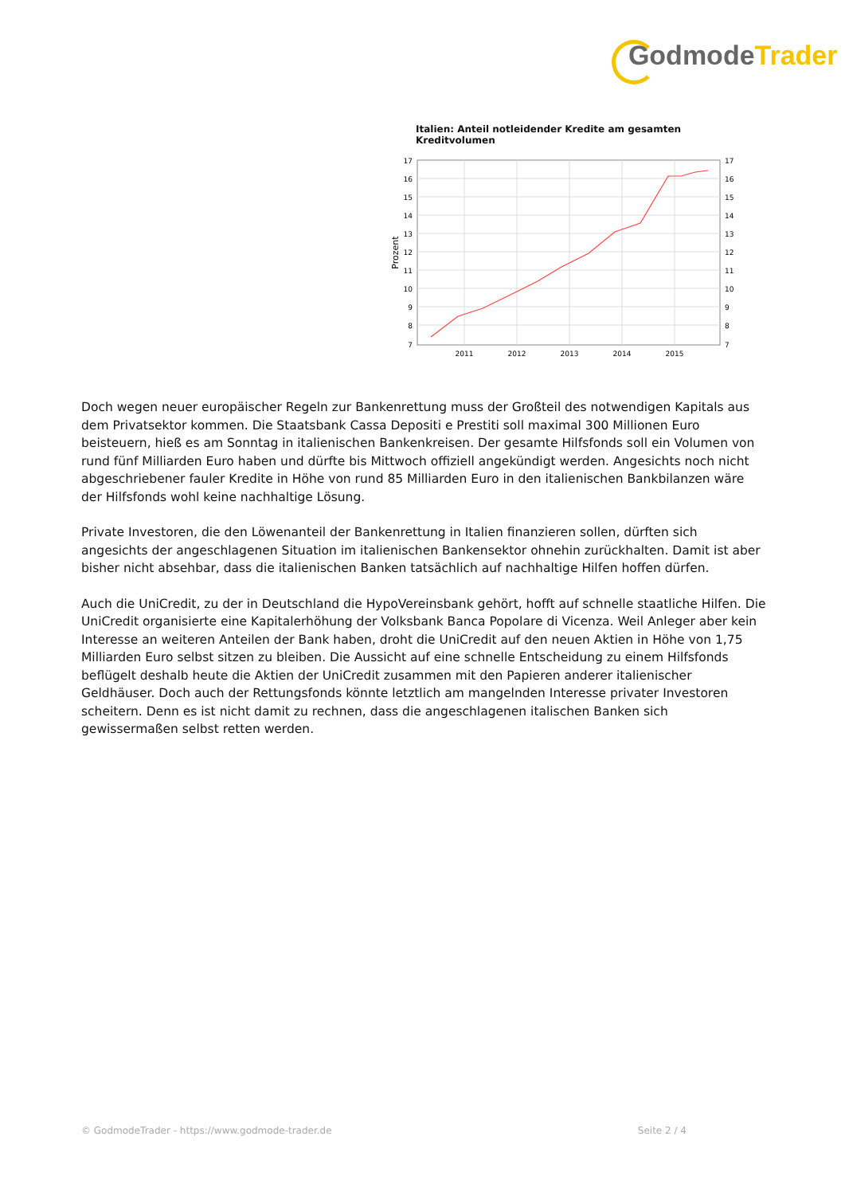GodmodeTrader
Italien: Anteil notleidender Kredite am gesamten Kreditvolumen
17
16
15
14
13
12
11
10
9
8
7
17
16
15
14
13
12
11
10
9
8
7
2011
2012
2013
2014
2015
Prozent
Doch wegen neuer europäischer Regeln zur Bankenrettung muss der Großteil des notwendigen Kapitals aus dem Privatsektor kommen. Die Staatsbank Cassa Depositi e Prestiti soll maximal 300 Millionen Euro beisteuern, hieß es am Sonntag in italienischen Bankenkreisen. Der gesamte Hilfsfonds soll ein Volumen von rund fünf Milliarden Euro haben und dürfte bis Mittwoch offiziell angekündigt werden. Angesichts noch nicht abgeschriebener fauler Kredite in Höhe von rund 85 Milliarden Euro in den italienischen Bankbilanzen wäre der Hilfsfonds wohl keine nachhaltige Lösung.
Private Investoren, die den Löwenanteil der Bankenrettung in Italien finanzieren sollen, dürften sich angesichts der angeschlagenen Situation im italienischen Bankensektor ohnehin zurückhalten. Damit ist aber bisher nicht absehbar, dass die italienischen Banken tatsächlich auf nachhaltige Hilfen hoffen dürfen.
Auch die UniCredit, zu der in Deutschland die HypoVereinsbank gehört, hofft auf schnelle staatliche Hilfen. Die UniCredit organisierte eine Kapitalerhöhung der Volksbank Banca Popolare di Vicenza. Weil Anleger aber kein Interesse an weiteren Anteilen der Bank haben, droht die UniCredit auf den neuen Aktien in Höhe von 1,75 Milliarden Euro selbst sitzen zu bleiben. Die Aussicht auf eine schnelle Entscheidung zu einem Hilfsfonds beflügelt deshalb heute die Aktien der UniCredit zusammen mit den Papieren anderer italienischer Geldhäuser. Doch auch der Rettungsfonds könnte letztlich am mangelnden Interesse privater Investoren scheitern. Denn es ist nicht damit zu rechnen, dass die angeschlagenen italischen Banken sich gewissermaßen selbst retten werden.
© GodmodeTrader - https://www.godmode-trader.de Seite 2 / 4